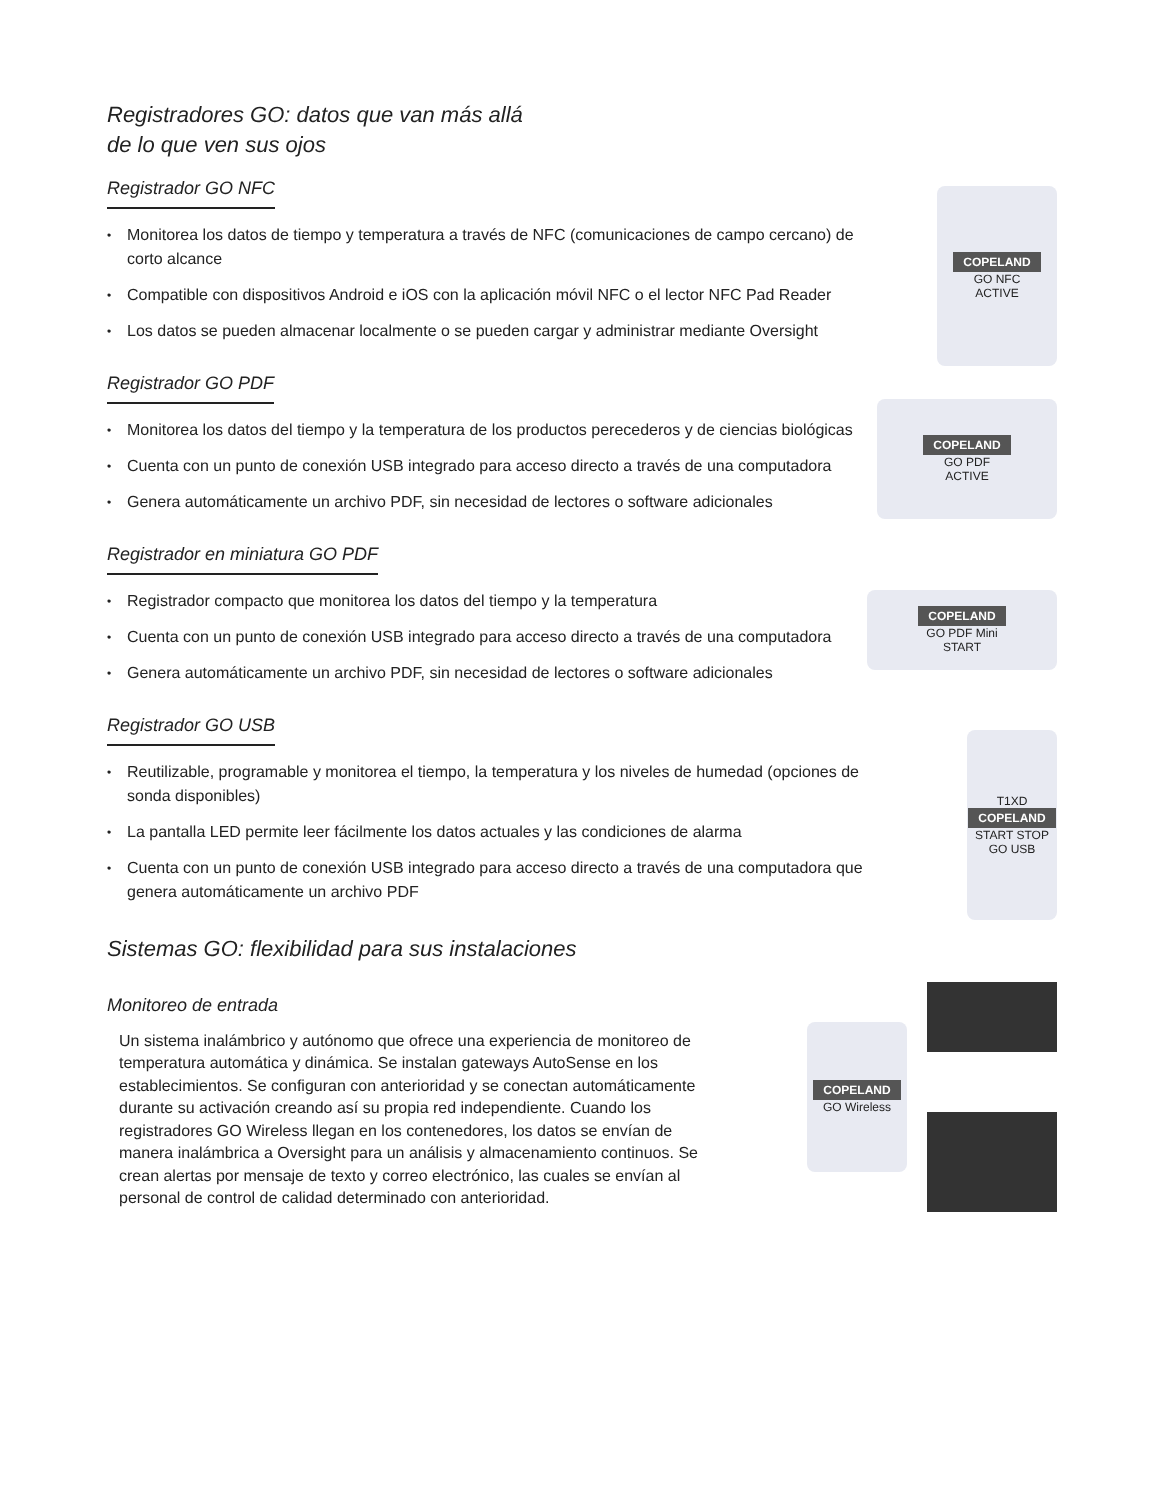Registradores GO: datos que van más allá
de lo que ven sus ojos
Registrador GO NFC
• Monitorea los datos de tiempo y temperatura a través de NFC (comunicaciones de campo cercano) de corto alcance
• Compatible con dispositivos Android e iOS con la aplicación móvil NFC o el lector NFC Pad Reader
• Los datos se pueden almacenar localmente o se pueden cargar y administrar mediante Oversight
COPELAND
GO NFC
ACTIVE
Registrador GO PDF
• Monitorea los datos del tiempo y la temperatura de los productos perecederos y de ciencias biológicas
• Cuenta con un punto de conexión USB integrado para acceso directo a través de una computadora
• Genera automáticamente un archivo PDF, sin necesidad de lectores o software adicionales
COPELAND
GO PDF
ACTIVE
Registrador en miniatura GO PDF
• Registrador compacto que monitorea los datos del tiempo y la temperatura
• Cuenta con un punto de conexión USB integrado para acceso directo a través de una computadora
• Genera automáticamente un archivo PDF, sin necesidad de lectores o software adicionales
COPELAND
GO PDF Mini
START
Registrador GO USB
• Reutilizable, programable y monitorea el tiempo, la temperatura y los niveles de humedad (opciones de sonda disponibles)
• La pantalla LED permite leer fácilmente los datos actuales y las condiciones de alarma
• Cuenta con un punto de conexión USB integrado para acceso directo a través de una computadora que genera automáticamente un archivo PDF
T1XD
COPELAND
START STOP
GO USB
Sistemas GO: flexibilidad para sus instalaciones
Monitoreo de entrada
Un sistema inalámbrico y autónomo que ofrece una experiencia de monitoreo de temperatura automática y dinámica. Se instalan gateways AutoSense en los establecimientos. Se configuran con anterioridad y se conectan automáticamente durante su activación creando así su propia red independiente. Cuando los registradores GO Wireless llegan en los contenedores, los datos se envían de manera inalámbrica a Oversight para un análisis y almacenamiento continuos. Se crean alertas por mensaje de texto y correo electrónico, las cuales se envían al personal de control de calidad determinado con anterioridad.
COPELAND
GO Wireless